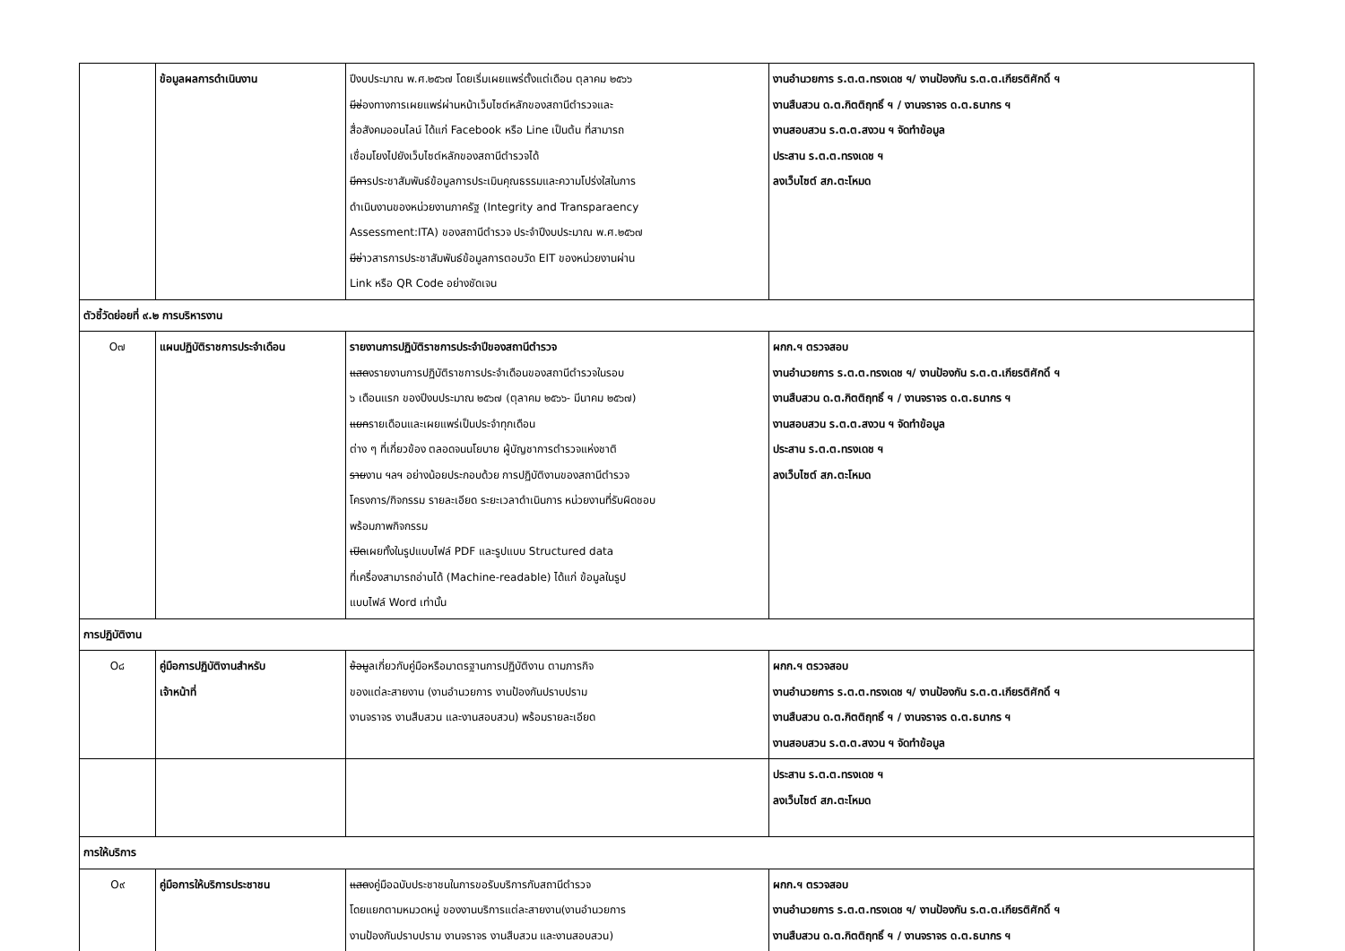| | ข้อมูลผลการดำเนินงาน | ปีงบประมาณ พ.ศ.๒๕๖๗ โดยเริ่มเผยแพร่ตั้งแต่เดือน ตุลาคม ๒๕๖๖ มีช่ องทางการเผยแพร่ผ่านหน้าเว็บไซต์หลักของสถานีตำรวจและ สื่อสังคมออนไลน์ ได้แก่ Facebook หรือ Line เป็นต้น ที่สามารถ เชื่อมโยงไปยังเว็บไซต์หลักของสถานีตำรวจได้ มีกา รประชาสัมพันธ์ข้อมูลการประเมินคุณธรรมและความโปร่งใสในการ ดำเนินงานของหน่วยงานภาครัฐ (Integrity and Transparaency Assessment:ITA) ของสถานีตำรวจ ประจำปีงบประมาณ พ.ศ.๒๕๖๗ มีข่ าวสารการประชาสัมพันธ์ข้อมูลการตอบวัด EIT ของหน่วยงานผ่าน Link หรือ QR Code อย่างชัดเจน | งานอำนวยการ ร.ต.ต.ทรงเดช ฯ/ งานป้องกัน ร.ต.ต.เกียรติศักดิ์ ฯ งานสืบสวน ด.ต.กิตติฤทธิ์ ฯ / งานจราจร ด.ต.ธนากร ฯ งานสอบสวน ร.ต.ต.สงวน ฯ จัดทำข้อมูล ประสาน ร.ต.ต.ทรงเดช ฯ ลงเว็บไซต์ สภ.ตะโหมด |
| ตัวชี้วัดย่อยที่ ๙.๒ การบริหารงาน | | | |
| O๗ | แผนปฏิบัติราชการประจำเดือน | รายงานการปฏิบัติราชการประจำปีของสถานีตำรวจ แสด งรายงานการปฏิบัติราชการประจำเดือนของสถานีตำรวจในรอบ ๖ เดือนแรก ของปีงบประมาณ ๒๕๖๗ (ตุลาคม ๒๕๖๖- มีนาคม ๒๕๖๗) แยก รายเดือนและเผยแพร่เป็นประจำทุกเดือน ต่าง ๆ ที่เกี่ยวข้อง ตลอดจนนโยบาย ผู้บัญชาการตำรวจแห่งชาติ ราย งาน ฯลฯ อย่างน้อยประกอบด้วย การปฏิบัติงานของสถานีตำรวจ โครงการ/กิจกรรม รายละเอียด ระยะเวลาดำเนินการ หน่วยงานที่รับผิดชอบ พร้อมภาพกิจกรรม เปิด เผยทั้งในรูปแบบไฟล์ PDF และรูปแบบ Structured data ที่เครื่องสามารถอ่านได้ (Machine-readable) ได้แก่ ข้อมูลในรูป แบบไฟล์ Word เท่านั้น | ผกก.ฯ ตรวจสอบ งานอำนวยการ ร.ต.ต.ทรงเดช ฯ/ งานป้องกัน ร.ต.ต.เกียรติศักดิ์ ฯ งานสืบสวน ด.ต.กิตติฤทธิ์ ฯ / งานจราจร ด.ต.ธนากร ฯ งานสอบสวน ร.ต.ต.สงวน ฯ จัดทำข้อมูล ประสาน ร.ต.ต.ทรงเดช ฯ ลงเว็บไซต์ สภ.ตะโหมด |
| การปฏิบัติงาน | | | |
| O๘ | คู่มือการปฏิบัติงานสำหรับ เจ้าหน้าที่ | ข้อมู ลเกี่ยวกับคู่มือหรือมาตรฐานการปฏิบัติงาน ตามภารกิจ ของแต่ละสายงาน (งานอำนวยการ งานป้องกันปราบปราม งานจราจร งานสืบสวน และงานสอบสวน) พร้อมรายละเอียด | ผกก.ฯ ตรวจสอบ งานอำนวยการ ร.ต.ต.ทรงเดช ฯ/ งานป้องกัน ร.ต.ต.เกียรติศักดิ์ ฯ งานสืบสวน ด.ต.กิตติฤทธิ์ ฯ / งานจราจร ด.ต.ธนากร ฯ งานสอบสวน ร.ต.ต.สงวน ฯ จัดทำข้อมูล |
| | | | ประสาน ร.ต.ต.ทรงเดช ฯ ลงเว็บไซต์ สภ.ตะโหมด |
| การให้บริการ | | | |
| O๙ | คู่มือการให้บริการประชาชน | แสด งคู่มือฉบับประชาชนในการขอรับบริการกับสถานีตำรวจ โดยแยกตามหมวดหมู่ ของงานบริการแต่ละสายงาน(งานอำนวยการ งานป้องกันปราบปราม งานจราจร งานสืบสวน และงานสอบสวน) | ผกก.ฯ ตรวจสอบ งานอำนวยการ ร.ต.ต.ทรงเดช ฯ/ งานป้องกัน ร.ต.ต.เกียรติศักดิ์ ฯ งานสืบสวน ด.ต.กิตติฤทธิ์ ฯ / งานจราจร ด.ต.ธนากร ฯ |